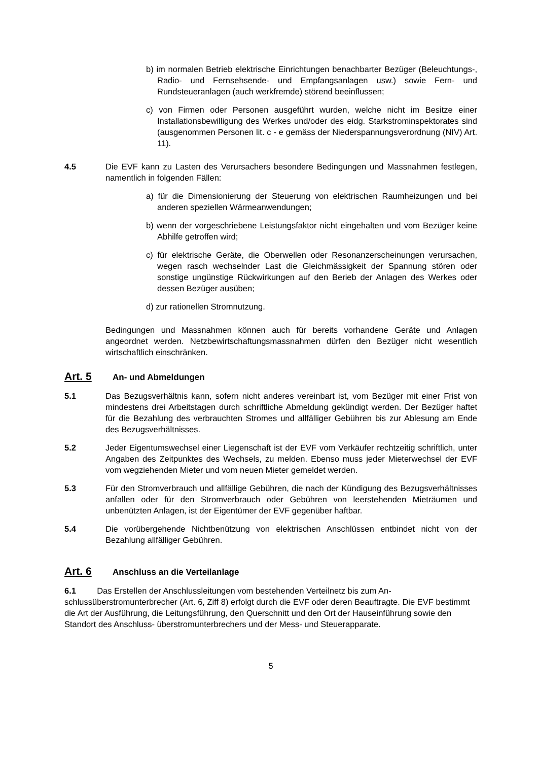b) im normalen Betrieb elektrische Einrichtungen benachbarter Bezüger (Beleuch­tungs-, Radio- und Fernsehsende- und Empfangsanlagen usw.) sowie Fern- und Rundsteueranlagen (auch werkfremde) störend beeinflussen;
c) von Firmen oder Personen ausgeführt wurden, welche nicht im Besitze einer Installationsbewilligung des Werkes und/oder des eidg. Starkstrominspektorates sind (ausgenommen Personen lit. c - e gemäss der Niederspannungsverordnung (NIV) Art. 11).
4.5 Die EVF kann zu Lasten des Verursachers besondere Bedingungen und Massnah­men festlegen, namentlich in folgenden Fällen:
a) für die Dimensionierung der Steuerung von elektrischen Raumheizungen und bei anderen speziellen Wärmeanwendungen;
b) wenn der vorgeschriebene Leistungsfaktor nicht eingehalten und vom Bezüger keine Abhilfe getroffen wird;
c) für elektrische Geräte, die Oberwellen oder Resonanzerscheinungen verursa­chen, wegen rasch wechselnder Last die Gleichmässigkeit der Spannung stören oder sonstige ungünstige Rückwirkungen auf den Berieb der Anlagen des Wer­kes oder dessen Bezüger ausüben;
d) zur rationellen Stromnutzung.
Bedingungen und Massnahmen können auch für bereits vorhandene Geräte und Anlagen angeordnet werden. Netzbewirtschaftungsmassnahmen dürfen den Bezü­ger nicht wesentlich wirtschaftlich einschränken.
Art. 5 An- und Abmeldungen
5.1 Das Bezugsverhältnis kann, sofern nicht anderes vereinbart ist, vom Bezüger mit einer Frist von mindestens drei Arbeitstagen durch schriftliche Abmeldung gekün­digt werden. Der Bezüger haftet für die Bezahlung des verbrauchten Stromes und allfälliger Gebühren bis zur Ablesung am Ende des Bezugsverhältnisses.
5.2 Jeder Eigentumswechsel einer Liegenschaft ist der EVF vom Verkäufer rechtzeitig schriftlich, unter Angaben des Zeitpunktes des Wechsels, zu melden. Ebenso muss jeder Mieterwechsel der EVF vom wegziehenden Mieter und vom neuen Mieter gemeldet werden.
5.3 Für den Stromverbrauch und allfällige Gebühren, die nach der Kündigung des Bezugsverhältnisses anfallen oder für den Stromverbrauch oder Gebühren von leerstehenden Mieträumen und unbenützten Anlagen, ist der Eigentümer der EVF gegenüber haftbar.
5.4 Die vorübergehende Nichtbenützung von elektrischen Anschlüssen entbindet nicht von der Bezahlung allfälliger Gebühren.
Art. 6 Anschluss an die Verteilanlage
6.1 Das Erstellen der Anschlussleitungen vom bestehenden Verteilnetz bis zum An­schlussüberstromunterbrecher (Art. 6, Ziff 8) erfolgt durch die EVF oder deren Beauftragte. Die EVF bestimmt die Art der Ausführung, die Leitungsführung, den Querschnitt und den Ort der Hauseinführung sowie den Standort des Anschluss- überstromunterbrechers und der Mess- und Steuerapparate.
5